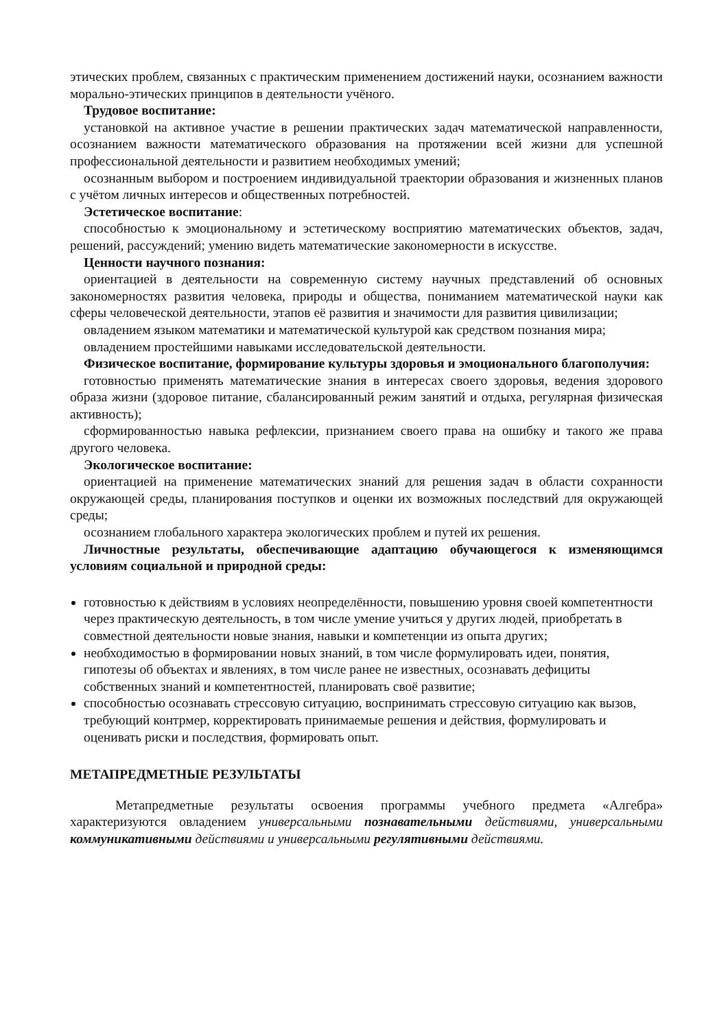этических проблем, связанных с практическим применением достижений науки, осознанием важности морально-этических принципов в деятельности учёного.
Трудовое воспитание:
установкой на активное участие в решении практических задач математической направленности, осознанием важности математического образования на протяжении всей жизни для успешной профессиональной деятельности и развитием необходимых умений;
осознанным выбором и построением индивидуальной траектории образования и жизненных планов с учётом личных интересов и общественных потребностей.
Эстетическое воспитание:
способностью к эмоциональному и эстетическому восприятию математических объектов, задач, решений, рассуждений; умению видеть математические закономерности в искусстве.
Ценности научного познания:
ориентацией в деятельности на современную систему научных представлений об основных закономерностях развития человека, природы и общества, пониманием математической науки как сферы человеческой деятельности, этапов её развития и значимости для развития цивилизации;
овладением языком математики и математической культурой как средством познания мира;
овладением простейшими навыками исследовательской деятельности.
Физическое воспитание, формирование культуры здоровья и эмоционального благополучия:
готовностью применять математические знания в интересах своего здоровья, ведения здорового образа жизни (здоровое питание, сбалансированный режим занятий и отдыха, регулярная физическая активность);
сформированностью навыка рефлексии, признанием своего права на ошибку и такого же права другого человека.
Экологическое воспитание:
ориентацией на применение математических знаний для решения задач в области сохранности окружающей среды, планирования поступков и оценки их возможных последствий для окружающей среды;
осознанием глобального характера экологических проблем и путей их решения.
Личностные результаты, обеспечивающие адаптацию обучающегося к изменяющимся условиям социальной и природной среды:
готовностью к действиям в условиях неопределённости, повышению уровня своей компетентности через практическую деятельность, в том числе умение учиться у других людей, приобретать в совместной деятельности новые знания, навыки и компетенции из опыта других;
необходимостью в формировании новых знаний, в том числе формулировать идеи, понятия, гипотезы об объектах и явлениях, в том числе ранее не известных, осознавать дефициты собственных знаний и компетентностей, планировать своё развитие;
способностью осознавать стрессовую ситуацию, воспринимать стрессовую ситуацию как вызов, требующий контрмер, корректировать принимаемые решения и действия, формулировать и оценивать риски и последствия, формировать опыт.
МЕТАПРЕДМЕТНЫЕ РЕЗУЛЬТАТЫ
Метапредметные результаты освоения программы учебного предмета «Алгебра» характеризуются овладением универсальными познавательными действиями, универсальными коммуникативными действиями и универсальными регулятивными действиями.